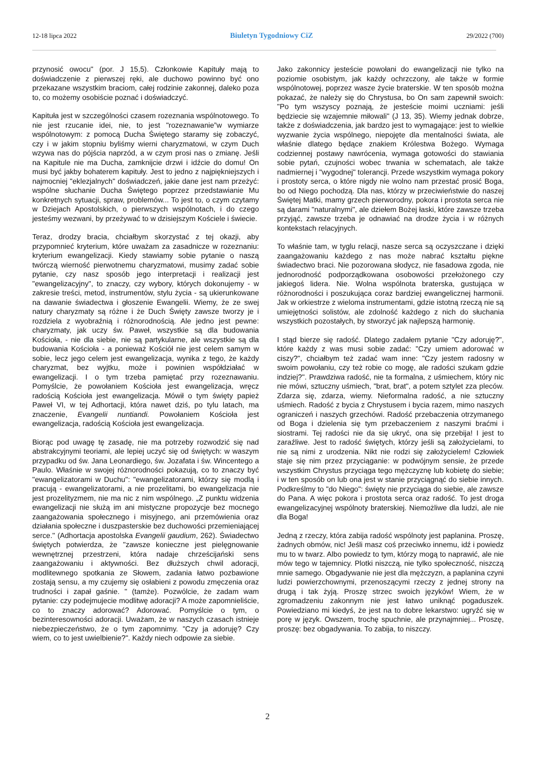12-18 lipca 2022 Biuletyn Tygodniowy CiZ 29/2022 (700)
przynosić owocu" (por. J 15,5). Członkowie Kapituły mają to doświadczenie z pierwszej ręki, ale duchowo powinno być ono przekazane wszystkim braciom, całej rodzinie zakonnej, daleko poza to, co możemy osobiście poznać i doświadczyć.
Kapituła jest w szczególności czasem rozeznania wspólnotowego. To nie jest rzucanie idei, nie, to jest "rozeznawanie”w wymiarze wspólnotowym: z pomocą Ducha Świętego staramy się zobaczyć, czy i w jakim stopniu byliśmy wierni charyzmatowi, w czym Duch wzywa nas do pójścia naprzód, a w czym prosi nas o zmianę. Jeśli na Kapitule nie ma Ducha, zamknijcie drzwi i idźcie do domu! On musi być jakby bohaterem kapituły. Jest to jedno z najpiękniejszych i najmocniej "eklezjalnych" doświadczeń, jakie dane jest nam przeżyć: wspólne słuchanie Ducha Świętego poprzez przedstawianie Mu konkretnych sytuacji, spraw, problemów... To jest to, o czym czytamy w Dziejach Apostolskich, o pierwszych wspólnotach, i do czego jesteśmy wezwani, by przeżywać to w dzisiejszym Kościele i świecie.
Teraz, drodzy bracia, chciałbym skorzystać z tej okazji, aby przypomnieć kryterium, które uważam za zasadnicze w rozeznaniu: kryterium ewangelizacji. Kiedy stawiamy sobie pytanie o naszą twórczą wierność pierwotnemu charyzmatowi, musimy zadać sobie pytanie, czy nasz sposób jego interpretacji i realizacji jest "ewangelizacyjny", to znaczy, czy wybory, których dokonujemy - w zakresie treści, metod, instrumentów, stylu życia - są ukierunkowane na dawanie świadectwa i głoszenie Ewangelii. Wiemy, że ze swej natury charyzmaty są różne i że Duch Święty zawsze tworzy je i rozdziela z wyobraźnią i różnorodnością. Ale jedno jest pewne: charyzmaty, jak uczy św. Paweł, wszystkie są dla budowania Kościoła, - nie dla siebie, nie są partykularne, ale wszystkie są dla budowania Kościoła - a ponieważ Kościół nie jest celem samym w sobie, lecz jego celem jest ewangelizacja, wynika z tego, że każdy charyzmat, bez wyjtku, może i powinien współdziałać w ewangelizacji. I o tym trzeba pamiętać przy rozeznawaniu. Pomyślcie, że powołaniem Kościoła jest ewangelizacja, wręcz radością Kościoła jest ewangelizacja. Mówił o tym święty papież Paweł VI, w tej Adhortacji, która nawet dziś, po tylu latach, ma znaczenie, Evangelii nuntiandi. Powołaniem Kościoła jest ewangelizacja, radością Kościoła jest ewangelizacja.
Biorąc pod uwagę tę zasadę, nie ma potrzeby rozwodzić się nad abstrakcyjnymi teoriami, ale lepiej uczyć się od świętych: w waszym przypadku od św. Jana Leonardiego, św. Jozafata i św. Wincentego a Paulo. Właśnie w swojej różnorodności pokazują, co to znaczy być "ewangelizatorami w Duchu": "ewangelizatorami, którzy się modlą i pracują - ewangelizatorami, a nie prozelitami, bo ewangelizacja nie jest prozelityzmem, nie ma nic z nim wspólnego. „Z punktu widzenia ewangelizacji nie służą im ani mistyczne propozycje bez mocnego zaangażowania społecznego i misyjnego, ani przemówienia oraz działania społeczne i duszpasterskie bez duchowości przemieniającej serce." (Adhortacja apostolska Evangelii gaudium, 262). Świadectwo świętych potwierdza, że "zawsze konieczne jest pielęgnowanie wewnętrznej przestrzeni, która nadaje chrześcijański sens zaangażowaniu i aktywności. Bez dłuższych chwil adoracji, modlitewnego spotkania ze Słowem, zadania łatwo pozbawione zostają sensu, a my czujemy się osłabieni z powodu zmęczenia oraz trudności i zapał gaśnie. " (tamże). Pozwólcie, że zadam wam pytanie: czy podejmujecie modlitwę adoracji? A może zapomnieliście, co to znaczy adorować? Adorować. Pomyślcie o tym, o bezinteresowności adoracji. Uważam, że w naszych czasach istnieje niebezpieczeństwo, że o tym zapomnimy. "Czy ja adoruję? Czy wiem, co to jest uwielbienie?". Każdy niech odpowie za siebie.
Jako zakonnicy jesteście powołani do ewangelizacji nie tylko na poziomie osobistym, jak każdy ochrzczony, ale także w formie wspólnotowej, poprzez wasze życie braterskie. W ten sposób można pokazać, że należy się do Chrystusa, bo On sam zapewnił swoich: "Po tym wszyscy poznają, że jesteście moimi uczniami: jeśli będziecie się wzajemnie miłowali" (J 13, 35). Wiemy jednak dobrze, także z doświadczenia, jak bardzo jest to wymagające: jest to wielkie wyzwanie życia wspólnego, niepojęte dla mentalności świata, ale właśnie dlatego będące znakiem Królestwa Bożego. Wymaga codziennej postawy nawrócenia, wymaga gotowości do stawiania sobie pytań, czujności wobec trwania w schematach, ale także nadmiernej i "wygodnej" tolerancji. Przede wszystkim wymaga pokory i prostoty serca, o które nigdy nie wolno nam przestać prosić Boga, bo od Niego pochodzą. Dla nas, którzy w przeciwieństwie do naszej Świętej Matki, mamy grzech pierworodny, pokora i prostota serca nie są darami "naturalnymi", ale dziełem Bożej łaski, które zawsze trzeba przyjąć, zawsze trzeba je odnawiać na drodze życia i w różnych kontekstach relacyjnych.
To właśnie tam, w tyglu relacji, nasze serca są oczyszczane i dzięki zaangażowaniu każdego z nas może nabrać kształtu piękne świadectwo braci. Nie pozorowana słodycz, nie fasadowa zgoda, nie jednorodność podporządkowana osobowości przełożonego czy jakiegoś lidera. Nie. Wolna wspólnota braterska, gustująca w różnorodności i poszukująca coraz bardziej ewangelicznej harmonii. Jak w orkiestrze z wieloma instrumentami, gdzie istotną rzeczą nie są umiejętności solistów, ale zdolność każdego z nich do słuchania wszystkich pozostałych, by stworzyć jak najlepszą harmonię.
I stąd bierze się radość. Dlatego zadałem pytanie "Czy adoruję?", które każdy z was musi sobie zadać: "Czy umiem adorować w ciszy?", chciałbym też zadać wam inne: "Czy jestem radosny w swoim powołaniu, czy też robie co mogę, ale radości szukam gdzie indziej?". Prawdziwa radość, nie ta formalna, z uśmiechem, który nic nie mówi, sztuczny uśmiech, "brat, brat", a potem sztylet zza pleców. Zdarza się, zdarza, wiemy. Nieformalna radość, a nie sztuczny uśmiech. Radość z bycia z Chrystusem i bycia razem, mimo naszych ograniczeń i naszych grzechówi. Radość przebaczenia otrzymanego od Boga i dzielenia się tym przebaczeniem z naszymi braćmi i siostrami. Tej radości nie da się ukryć, ona się przebija! I jest to zaraźliwe. Jest to radość świętych, którzy jeśli są założycielami, to nie są nimi z urodzenia. Nikt nie rodzi się założycielem! Człowiek staje się nim przez przyciąganie: w podwójnym sensie, że przede wszystkim Chrystus przyciąga tego mężczyznę lub kobietę do siebie; i w ten sposób on lub ona jest w stanie przyciągnąć do siebie innych. Podkreślmy to "do Niego": święty nie przyciąga do siebie, ale zawsze do Pana. A więc pokora i prostota serca oraz radość. To jest droga ewangelizacyjnej wspólnoty braterskiej. Niemożliwe dla ludzi, ale nie dla Boga!
Jedną z rzeczy, która zabija radość wspólnoty jest paplanina. Proszę, żadnych obmów, nic! Jeśli masz coś przeciwko innemu, idź i powiedz mu to w twarz. Albo powiedz to tym, którzy mogą to naprawić, ale nie mów tego w tajemnicy. Plotki niszczą, nie tylko społeczność, niszczą mnie samego. Obgadywanie nie jest dla mężczyzn, a paplanina czyni ludzi powierzchownymi, przenoszącymi rzeczy z jednej strony na drugą i tak żyją. Proszę strzec swoich języków! Wiem, że w zgromadzeniu zakonnym nie jest łatwo uniknąć pogaduszek. Powiedziano mi kiedyś, że jest na to dobre lekarstwo: ugryźć się w porę w język. Owszem, trochę spuchnie, ale przynajmniej... Proszę, proszę: bez obgadywania. To zabija, to niszczy.
2